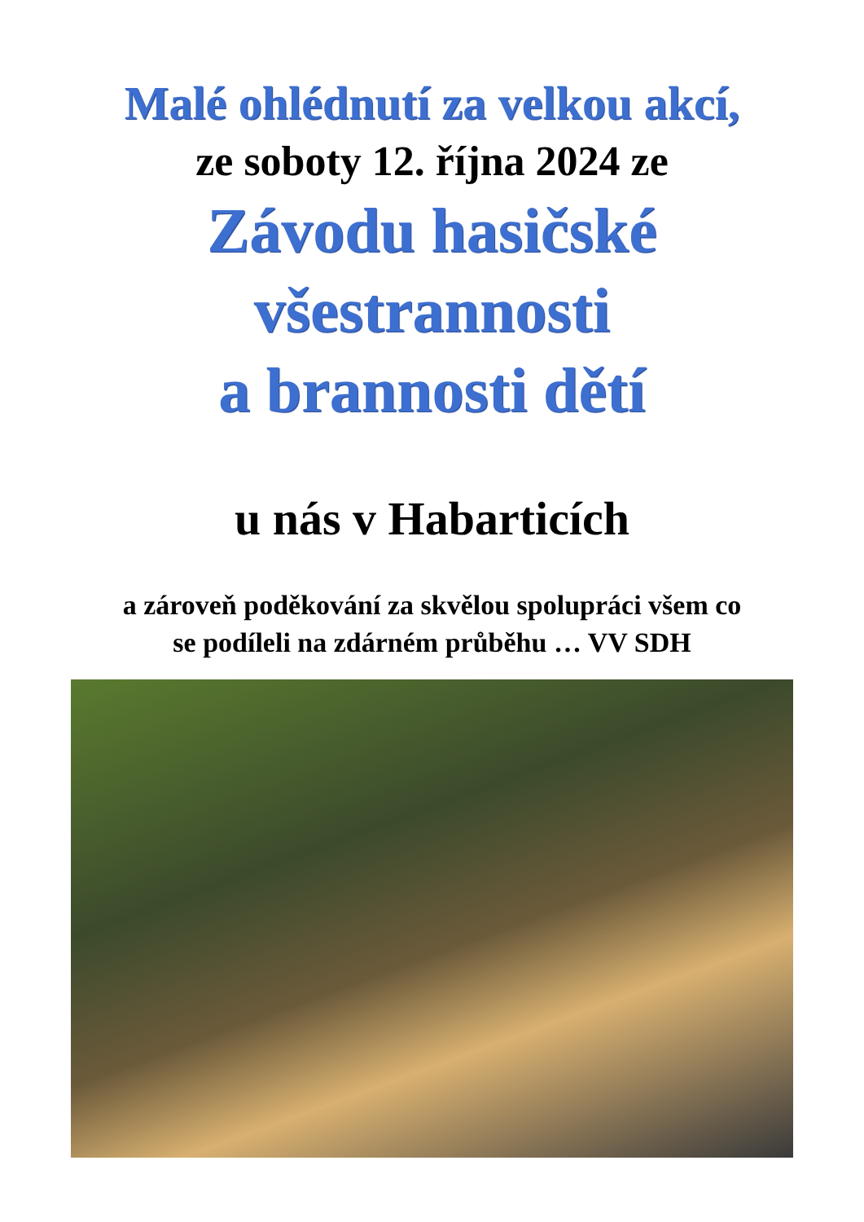Malé ohlédnutí za velkou akcí,
ze soboty 12. října 2024 ze
Závodu hasičské
všestrannosti
a brannosti dětí
u nás v Habarticích
a zároveň poděkování za skvělou spolupráci všem co
se podíleli na zdárném průběhu … VV SDH